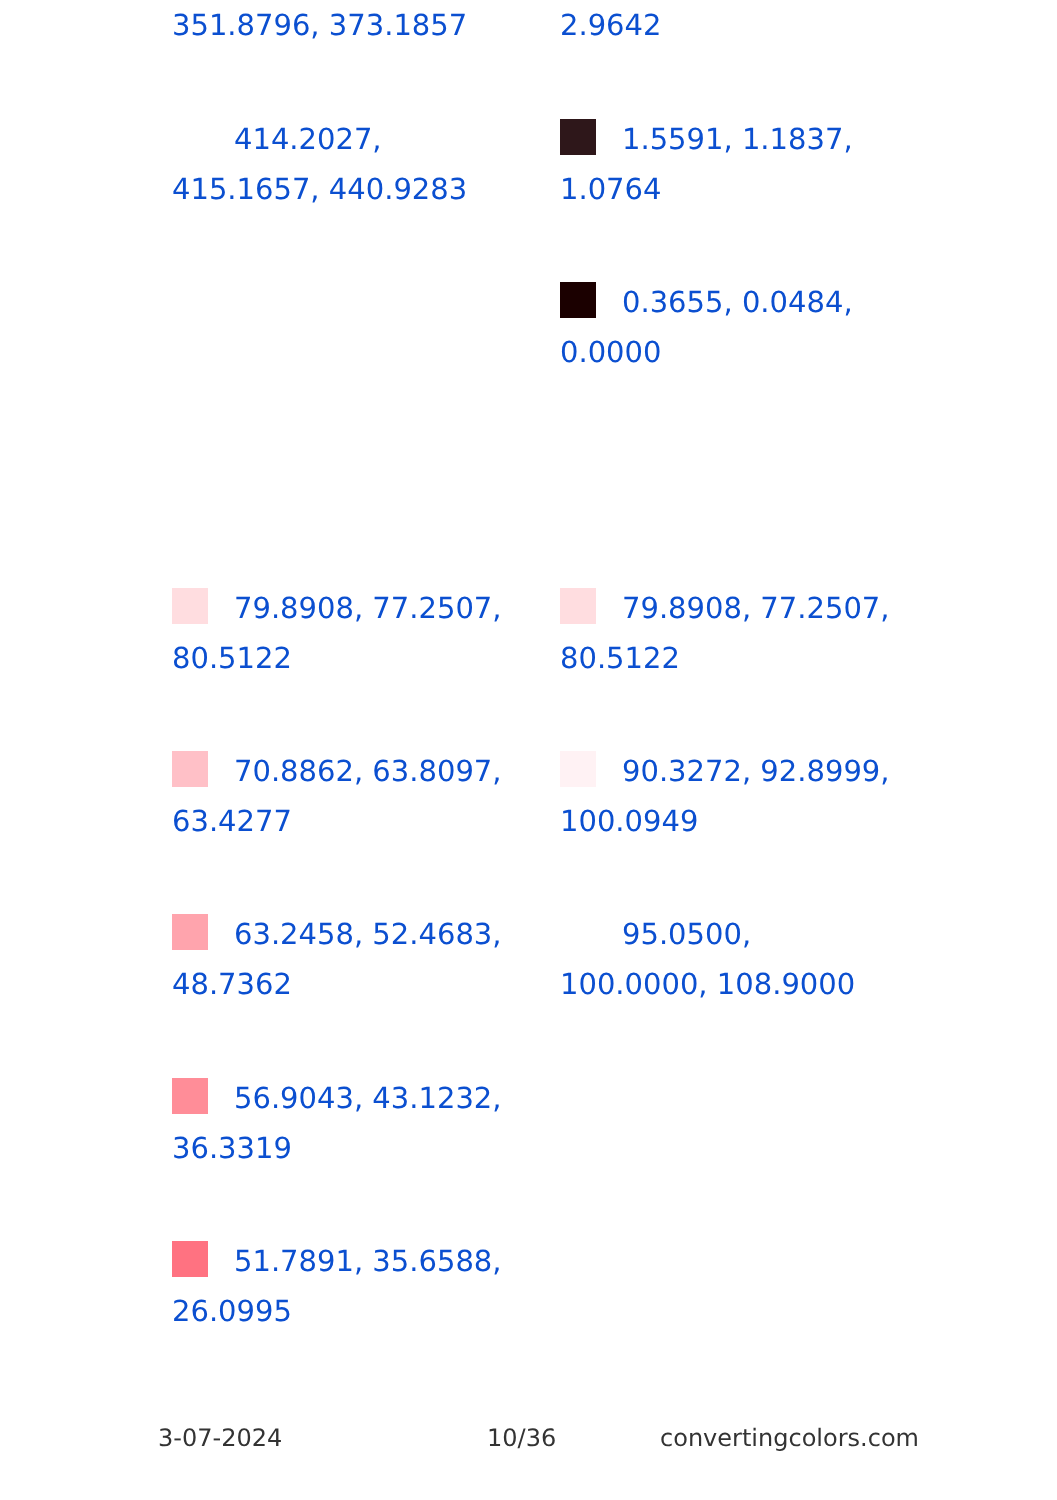351.8796, 373.1857 2.9642
414.2027, 415.1657, 440.9283
1.5591, 1.1837, 1.0764
0.3655, 0.0484, 0.0000
79.8908, 77.2507, 80.5122
79.8908, 77.2507, 80.5122
70.8862, 63.8097, 63.4277
90.3272, 92.8999, 100.0949
63.2458, 52.4683, 48.7362
95.0500, 100.0000, 108.9000
56.9043, 43.1232, 36.3319
51.7891, 35.6588, 26.0995
3-07-2024 10/36 convertingcolors.com